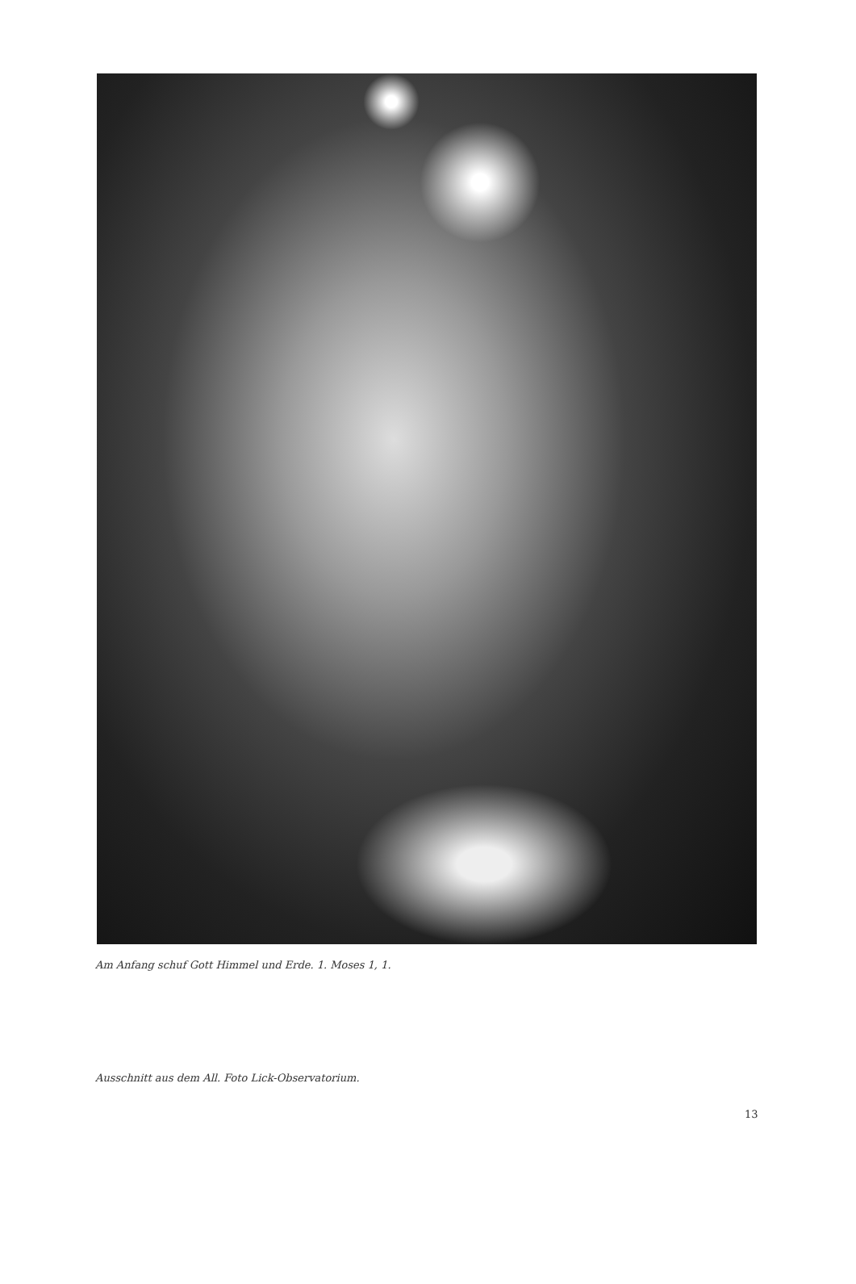Am Anfang schuf Gott Himmel und Erde. 1. Moses 1, 1.
Ausschnitt aus dem All. Foto Lick-Observatorium.
13